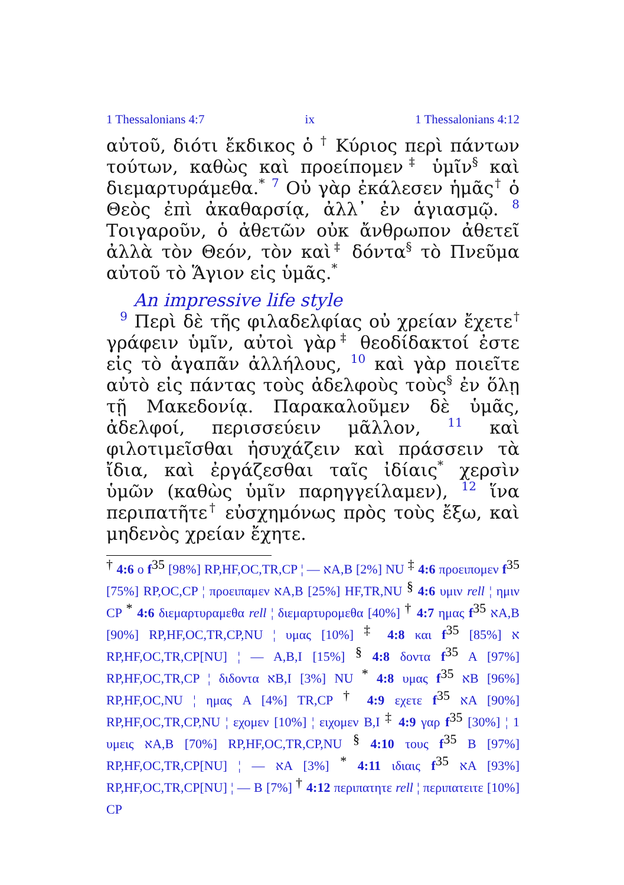1 Thessalonians 4:7 ix 1 Thessalonians 4:12
αὐτοῦ, διότι ἔκδικος ὁ <sup>†</sup> Κύριος περὶ πάντων τούτων, καθὼς καὶ προείπομεν<sup>‡</sup> ὑμῖν<sup>§</sup> καὶ διεμαρτυράμεθα.<sup>*</sup> <sup>7</sup> Οὐ γὰρ ἐκάλεσεν ἡμᾶς<sup>†</sup> ὁ Θεὸς ἐπὶ ἀκαθαρσίᾳ, ἀλλ᾽ ἐν ἁγιασμῷ. <sup>8</sup> Τοιγαροῦν, ὁ ἀθετῶν οὐκ ἄνθρωπον ἀθετεῖ ἀλλὰ τὸν Θεόν, τὸν καὶ<sup>‡</sup> δόντα<sup>§</sup> τὸ Πνεῦμα αὐτοῦ τὸ Ἅγιον εἰς ὑμᾶς.<sup>*</sup>
An impressive life style
<sup>9</sup> Περὶ δὲ τῆς φιλαδελφίας οὐ χρείαν ἔχετε<sup>†</sup> γράφειν ὑμῖν, αὐτοὶ γὰρ<sup>‡</sup> θεοδίδακτοί ἐστε εἰς τὸ ἀγαπᾶν ἀλλήλους, <sup>10</sup> καὶ γὰρ ποιεῖτε αὐτὸ εἰς πάντας τοὺς ἀδελφοὺς τοὺς<sup>§</sup> ἐν ὅλῃ τῇ Μακεδονίᾳ. Παρακαλοῦμεν δὲ ὑμᾶς, ἀδελφοί, περισσεύειν μᾶλλον, <sup>11</sup> καὶ φιλοτιμεῖσθαι ἡσυχάζειν καὶ πράσσειν τὰ ἴδια, καὶ ἐργάζεσθαι ταῖς ἰδίαις<sup>*</sup> χερσὶν ὑμῶν (καθὼς ὑμῖν παρηγγείλαμεν), <sup>12</sup> ἵνα περιπατῆτε<sup>†</sup> εὐσχημόνως πρὸς τοὺς ἔξω, καὶ μηδενὸς χρείαν ἔχητε.
<sup>†</sup> 4:6 ο f<sup>35</sup> [98%] RP,HF,OC,TR,CP ¦ — אA,B [2%] NU <sup>‡</sup> 4:6 προειπομεν f<sup>35</sup> [75%] RP,OC,CP ¦ προειπαμεν אA,B [25%] HF,TR,NU <sup>§</sup> 4:6 υμιν rell ¦ ημιν CP <sup>*</sup> 4:6 διεμαρτυραμεθα rell ¦ διεμαρτυρομεθα [40%] <sup>†</sup> 4:7 ημας f<sup>35</sup> אA,B [90%] RP,HF,OC,TR,CP,NU ¦ υμας [10%] <sup>‡</sup> 4:8 και f<sup>35</sup> א [85%] RP,HF,OC,TR,CP[NU] ¦ — A,B,I [15%] <sup>§</sup> 4:8 δοντα f<sup>35</sup> A [97%] RP,HF,OC,TR,CP ¦ διδοντα אB,I [3%] NU <sup>*</sup> 4:8 υμας f<sup>35</sup> אB [96%] RP,HF,OC,NU ¦ ημας A [4%] TR,CP <sup>†</sup> 4:9 εχετε f<sup>35</sup> אA [90%] RP,HF,OC,TR,CP,NU ¦ εχομεν [10%] ¦ ειχομεν B,I <sup>‡</sup> 4:9 γαρ f<sup>35</sup> [30%] ¦ 1 υμεις אA,B [70%] RP,HF,OC,TR,CP,NU <sup>§</sup> 4:10 τους f<sup>35</sup> B [97%] RP,HF,OC,TR,CP[NU] ¦ — אA [3%] <sup>*</sup> 4:11 ιδιαις f<sup>35</sup> אA [93%] RP,HF,OC,TR,CP[NU] ¦ — B [7%] <sup>†</sup> 4:12 περιπατητε rell ¦ περιπατειτε [10%] CP